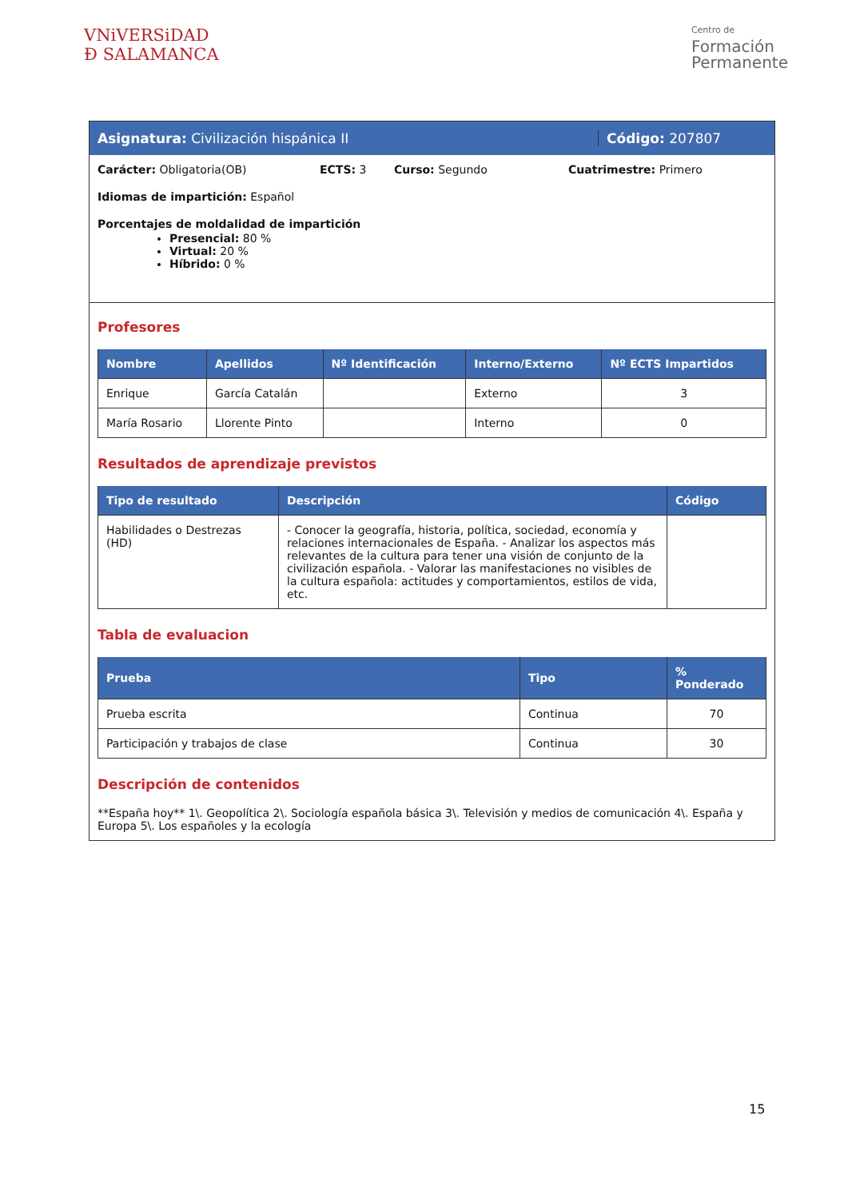VNiVERSiDAD
Ð SALAMANCA
Centro de
Formación
Permanente
Asignatura: Civilización hispánica II Código: 207807
Carácter: Obligatoria(OB) ECTS: 3 Curso: Segundo Cuatrimestre: Primero
Idiomas de impartición: Español
Porcentajes de moldalidad de impartición
Presencial: 80 %
Virtual: 20 %
Híbrido: 0 %
Profesores
| Nombre | Apellidos | Nº Identificación | Interno/Externo | Nº ECTS Impartidos |
| --- | --- | --- | --- | --- |
| Enrique | García Catalán | | Externo | 3 |
| María Rosario | Llorente Pinto | | Interno | 0 |
Resultados de aprendizaje previstos
| Tipo de resultado | Descripción | Código |
| --- | --- | --- |
| Habilidades o Destrezas (HD) | - Conocer la geografía, historia, política, sociedad, economía y relaciones internacionales de España. - Analizar los aspectos más relevantes de la cultura para tener una visión de conjunto de la civilización española. - Valorar las manifestaciones no visibles de la cultura española: actitudes y comportamientos, estilos de vida, etc. | |
Tabla de evaluacion
| Prueba | Tipo | % Ponderado |
| --- | --- | --- |
| Prueba escrita | Continua | 70 |
| Participación y trabajos de clase | Continua | 30 |
Descripción de contenidos
**España hoy** 1\. Geopolítica 2\. Sociología española básica 3\. Televisión y medios de comunicación 4\. España y Europa 5\. Los españoles y la ecología
15